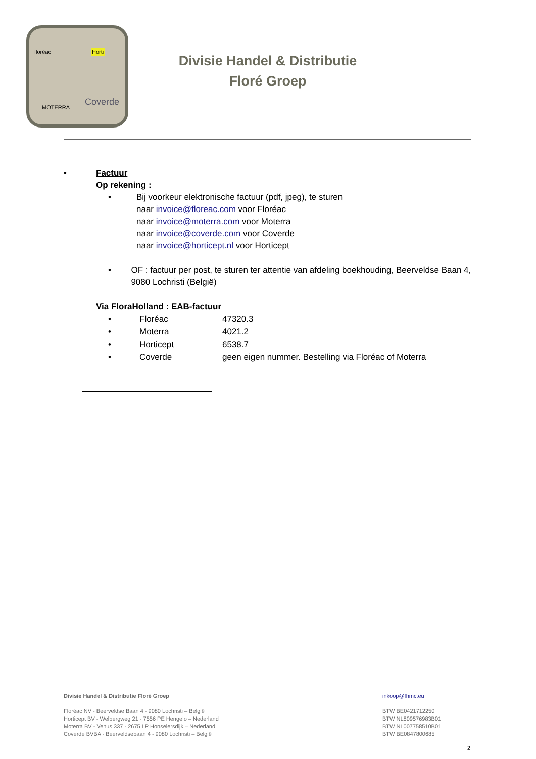floréac Horti
MOTERRA
Coverde
Divisie Handel & Distributie
Floré Groep
• Factuur
Op rekening :
• Bij voorkeur elektronische factuur (pdf, jpeg), te sturen
naar invoice@floreac.com voor Floréac
naar invoice@moterra.com voor Moterra
naar invoice@coverde.com voor Coverde
naar invoice@horticept.nl voor Horticept
• OF : factuur per post, te sturen ter attentie van afdeling boekhouding, Beerveldse Baan 4, 9080 Lochristi (België)
Via FloraHolland : EAB-factuur
• Floréac 47320.3
• Moterra 4021.2
• Horticept 6538.7
• Coverde geen eigen nummer. Bestelling via Floréac of Moterra
Divisie Handel & Distributie Floré Groep
Floréac NV - Beerveldse Baan 4 - 9080 Lochristi – België
Horticept BV - Welbergweg 21 - 7556 PE Hengelo – Nederland
Moterra BV - Venus 337 - 2675 LP Honselersdijk – Nederland
Coverde BVBA - Beerveldsebaan 4 - 9080 Lochristi – België
inkoop@fhmc.eu
BTW BE0421712250
BTW NL809576983B01
BTW NL007758510B01
BTW BE0847800685
2